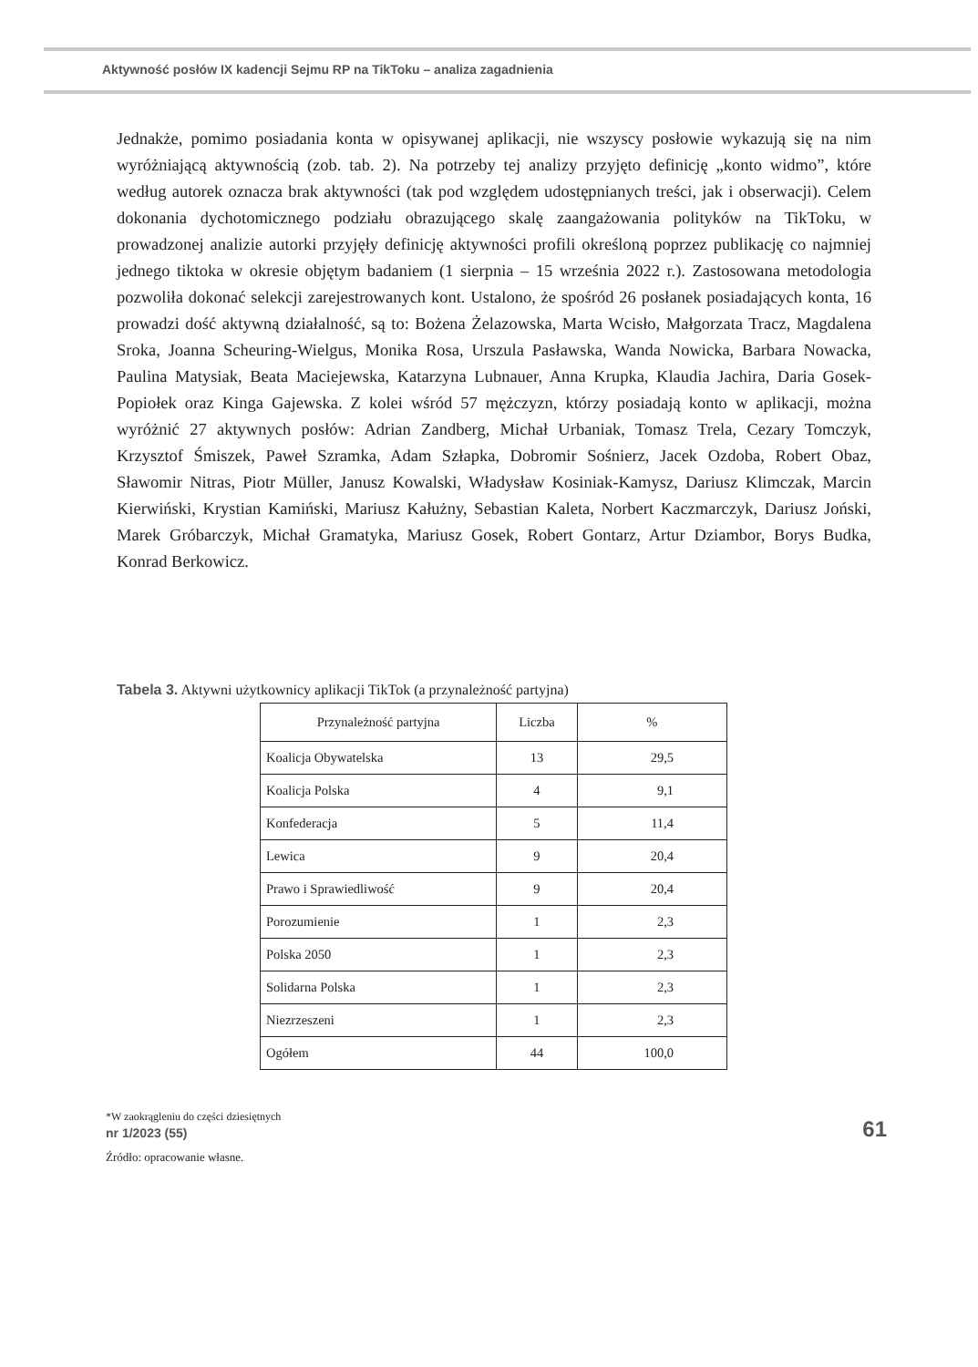Aktywność posłów IX kadencji Sejmu RP na TikToku – analiza zagadnienia
Jednakże, pomimo posiadania konta w opisywanej aplikacji, nie wszyscy posłowie wykazują się na nim wyróżniającą aktywnością (zob. tab. 2). Na potrzeby tej analizy przyjęto definicję „konto widmo”, które według autorek oznacza brak aktywności (tak pod względem udostępnianych treści, jak i obserwacji). Celem dokonania dychotomicznego podziału obrazującego skalę zaangażowania polityków na TikToku, w prowadzonej analizie autorki przyjęły definicję aktywności profili określoną poprzez publikację co najmniej jednego tiktoka w okresie objętym badaniem (1 sierpnia – 15 września 2022 r.). Zastosowana metodologia pozwoliła dokonać selekcji zarejestrowanych kont. Ustalono, że spośród 26 posłanek posiadających konta, 16 prowadzi dość aktywną działalność, są to: Bożena Żelazowska, Marta Wcisło, Małgorzata Tracz, Magdalena Sroka, Joanna Scheuring-Wielgus, Monika Rosa, Urszula Pasławska, Wanda Nowicka, Barbara Nowacka, Paulina Matysiak, Beata Maciejewska, Katarzyna Lubnauer, Anna Krupka, Klaudia Jachira, Daria Gosek-Popiołek oraz Kinga Gajewska. Z kolei wśród 57 mężczyzn, którzy posiadają konto w aplikacji, można wyróżnić 27 aktywnych posłów: Adrian Zandberg, Michał Urbaniak, Tomasz Trela, Cezary Tomczyk, Krzysztof Śmiszek, Paweł Szramka, Adam Szłapka, Dobromir Sośnierz, Jacek Ozdoba, Robert Obaz, Sławomir Nitras, Piotr Müller, Janusz Kowalski, Władysław Kosiniak-Kamysz, Dariusz Klimczak, Marcin Kierwiński, Krystian Kamiński, Mariusz Kałużny, Sebastian Kaleta, Norbert Kaczmarczyk, Dariusz Joński, Marek Gróbarczyk, Michał Gramatyka, Mariusz Gosek, Robert Gontarz, Artur Dziambor, Borys Budka, Konrad Berkowicz.
Tabela 3. Aktywni użytkownicy aplikacji TikTok (a przynależność partyjna)
| Przynależność partyjna | Liczba | % |
| --- | --- | --- |
| Koalicja Obywatelska | 13 | 29,5 |
| Koalicja Polska | 4 | 9,1 |
| Konfederacja | 5 | 11,4 |
| Lewica | 9 | 20,4 |
| Prawo i Sprawiedliwość | 9 | 20,4 |
| Porozumienie | 1 | 2,3 |
| Polska 2050 | 1 | 2,3 |
| Solidarna Polska | 1 | 2,3 |
| Niezrzeszeni | 1 | 2,3 |
| Ogółem | 44 | 100,0 |
*W zaokrągleniu do części dziesiętnych
Źródło: opracowanie własne.
nr 1/2023 (55) 61